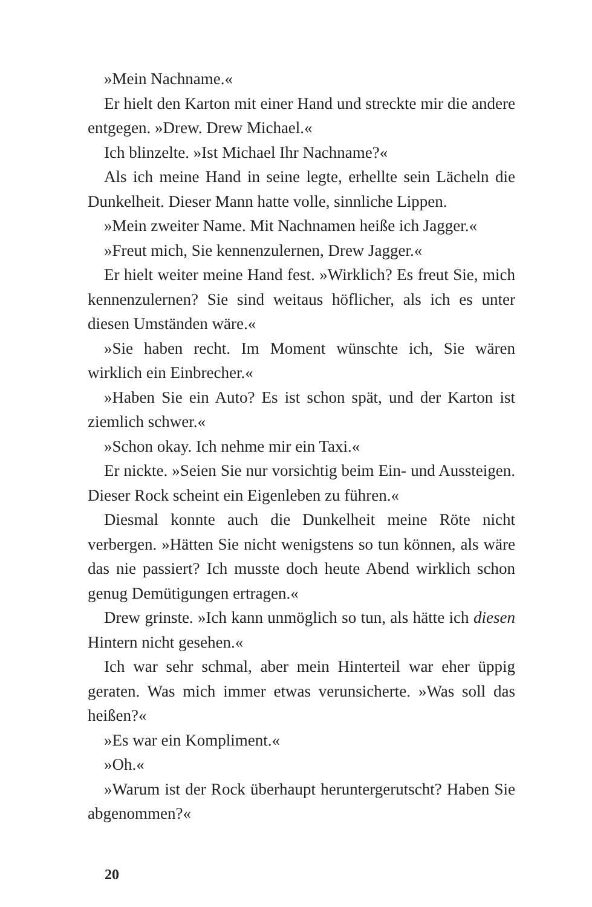»Mein Nachname.«
Er hielt den Karton mit einer Hand und streckte mir die andere entgegen. »Drew. Drew Michael.«
Ich blinzelte. »Ist Michael Ihr Nachname?«
Als ich meine Hand in seine legte, erhellte sein Lächeln die Dunkelheit. Dieser Mann hatte volle, sinnliche Lippen.
»Mein zweiter Name. Mit Nachnamen heiße ich Jagger.«
»Freut mich, Sie kennenzulernen, Drew Jagger.«
Er hielt weiter meine Hand fest. »Wirklich? Es freut Sie, mich kennenzulernen? Sie sind weitaus höflicher, als ich es unter diesen Umständen wäre.«
»Sie haben recht. Im Moment wünschte ich, Sie wären wirklich ein Einbrecher.«
»Haben Sie ein Auto? Es ist schon spät, und der Karton ist ziemlich schwer.«
»Schon okay. Ich nehme mir ein Taxi.«
Er nickte. »Seien Sie nur vorsichtig beim Ein- und Aussteigen. Dieser Rock scheint ein Eigenleben zu führen.«
Diesmal konnte auch die Dunkelheit meine Röte nicht verbergen. »Hätten Sie nicht wenigstens so tun können, als wäre das nie passiert? Ich musste doch heute Abend wirklich schon genug Demütigungen ertragen.«
Drew grinste. »Ich kann unmöglich so tun, als hätte ich diesen Hintern nicht gesehen.«
Ich war sehr schmal, aber mein Hinterteil war eher üppig geraten. Was mich immer etwas verunsicherte. »Was soll das heißen?«
»Es war ein Kompliment.«
»Oh.«
»Warum ist der Rock überhaupt heruntergerutscht? Haben Sie abgenommen?«
20